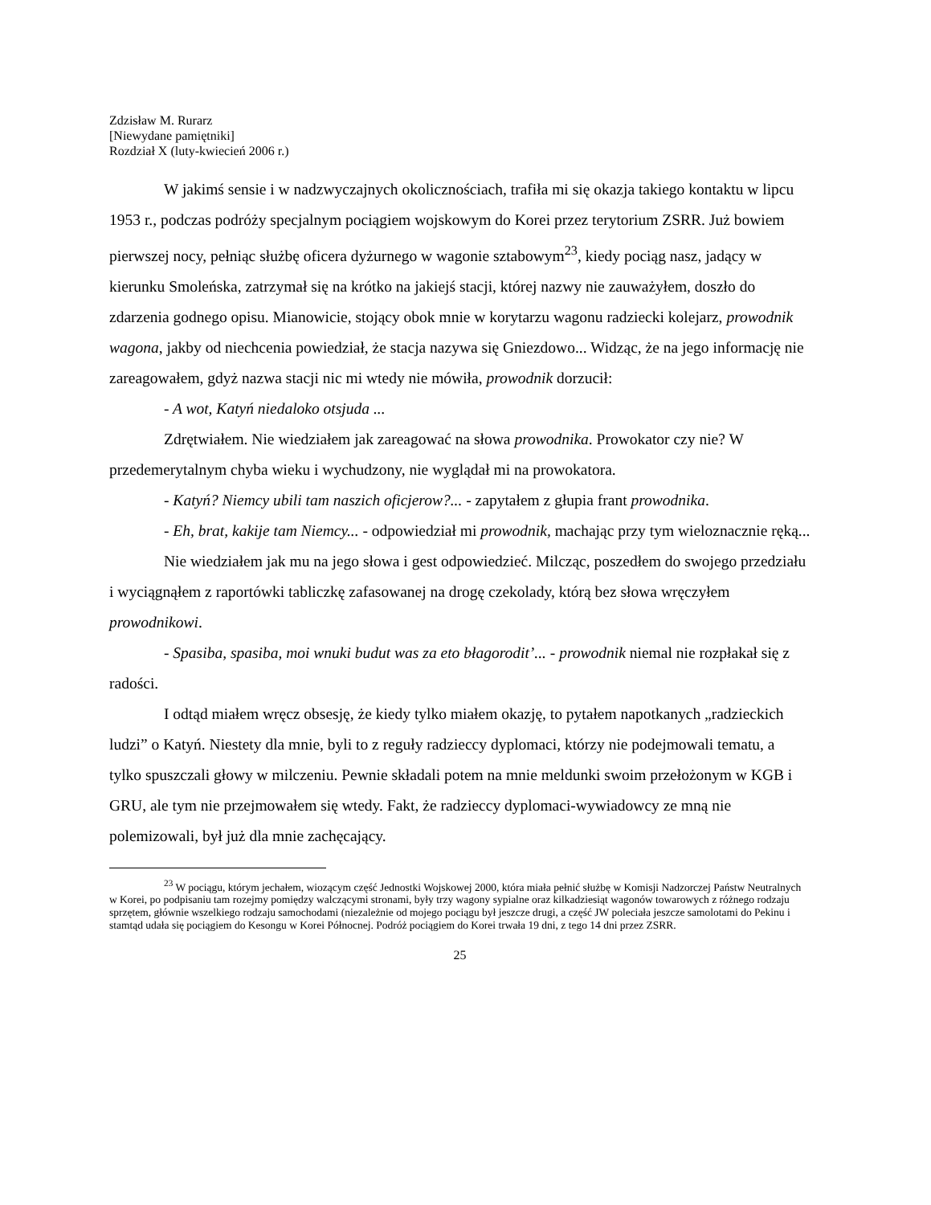Zdzisław M. Rurarz
[Niewydane pamiętniki]
Rozdział X (luty-kwiecień 2006 r.)
W jakimś sensie i w nadzwyczajnych okolicznościach, trafiła mi się okazja takiego kontaktu w lipcu 1953 r., podczas podróży specjalnym pociągiem wojskowym do Korei przez terytorium ZSRR. Już bowiem pierwszej nocy, pełniąc służbę oficera dyżurnego w wagonie sztabowym<sup>23</sup>, kiedy pociąg nasz, jadący w kierunku Smoleńska, zatrzymał się na krótko na jakiejś stacji, której nazwy nie zauważyłem, doszło do zdarzenia godnego opisu. Mianowicie, stojący obok mnie w korytarzu wagonu radziecki kolejarz, prowodnik wagona, jakby od niechcenia powiedział, że stacja nazywa się Gniezdowo... Widząc, że na jego informację nie zareagowałem, gdyż nazwa stacji nic mi wtedy nie mówiła, prowodnik dorzucił:
- A wot, Katyń niedaloko otsjuda ...
Zdrętwiałem. Nie wiedziałem jak zareagować na słowa prowodnika. Prowokator czy nie? W przedemerytalnym chyba wieku i wychudzony, nie wyglądał mi na prowokatora.
- Katyń? Niemcy ubili tam naszich oficjerow?... - zapytałem z głupia frant prowodnika.
- Eh, brat, kakije tam Niemcy... - odpowiedział mi prowodnik, machając przy tym wieloznacznie ręką...
Nie wiedziałem jak mu na jego słowa i gest odpowiedzieć. Milcząc, poszedłem do swojego przedziału i wyciągnąłem z raportówki tabliczkę zafasowanej na drogę czekolady, którą bez słowa wręczyłem prowodnikowi.
- Spasiba, spasiba, moi wnuki budut was za eto błagorodit’... - prowodnik niemal nie rozpłakał się z radości.
I odtąd miałem wręcz obsesję, że kiedy tylko miałem okazję, to pytałem napotkanych „radzieckich ludzi” o Katyń. Niestety dla mnie, byli to z reguły radzieccy dyplomaci, którzy nie podejmowali tematu, a tylko spuszczali głowy w milczeniu. Pewnie składali potem na mnie meldunki swoim przełożonym w KGB i GRU, ale tym nie przejmowałem się wtedy. Fakt, że radzieccy dyplomaci-wywiadowcy ze mną nie polemizowali, był już dla mnie zachęcający.
<sup>23</sup> W pociągu, którym jechałem, wiozącym część Jednostki Wojskowej 2000, która miała pełnić służbę w Komisji Nadzorczej Państw Neutralnych w Korei, po podpisaniu tam rozejmy pomiędzy walczącymi stronami, były trzy wagony sypialne oraz kilkadziesiąt wagonów towarowych z różnego rodzaju sprzętem, głównie wszelkiego rodzaju samochodami (niezależnie od mojego pociągu był jeszcze drugi, a część JW poleciała jeszcze samolotami do Pekinu i stamtąd udała się pociągiem do Kesongu w Korei Północnej. Podróż pociągiem do Korei trwała 19 dni, z tego 14 dni przez ZSRR.
25